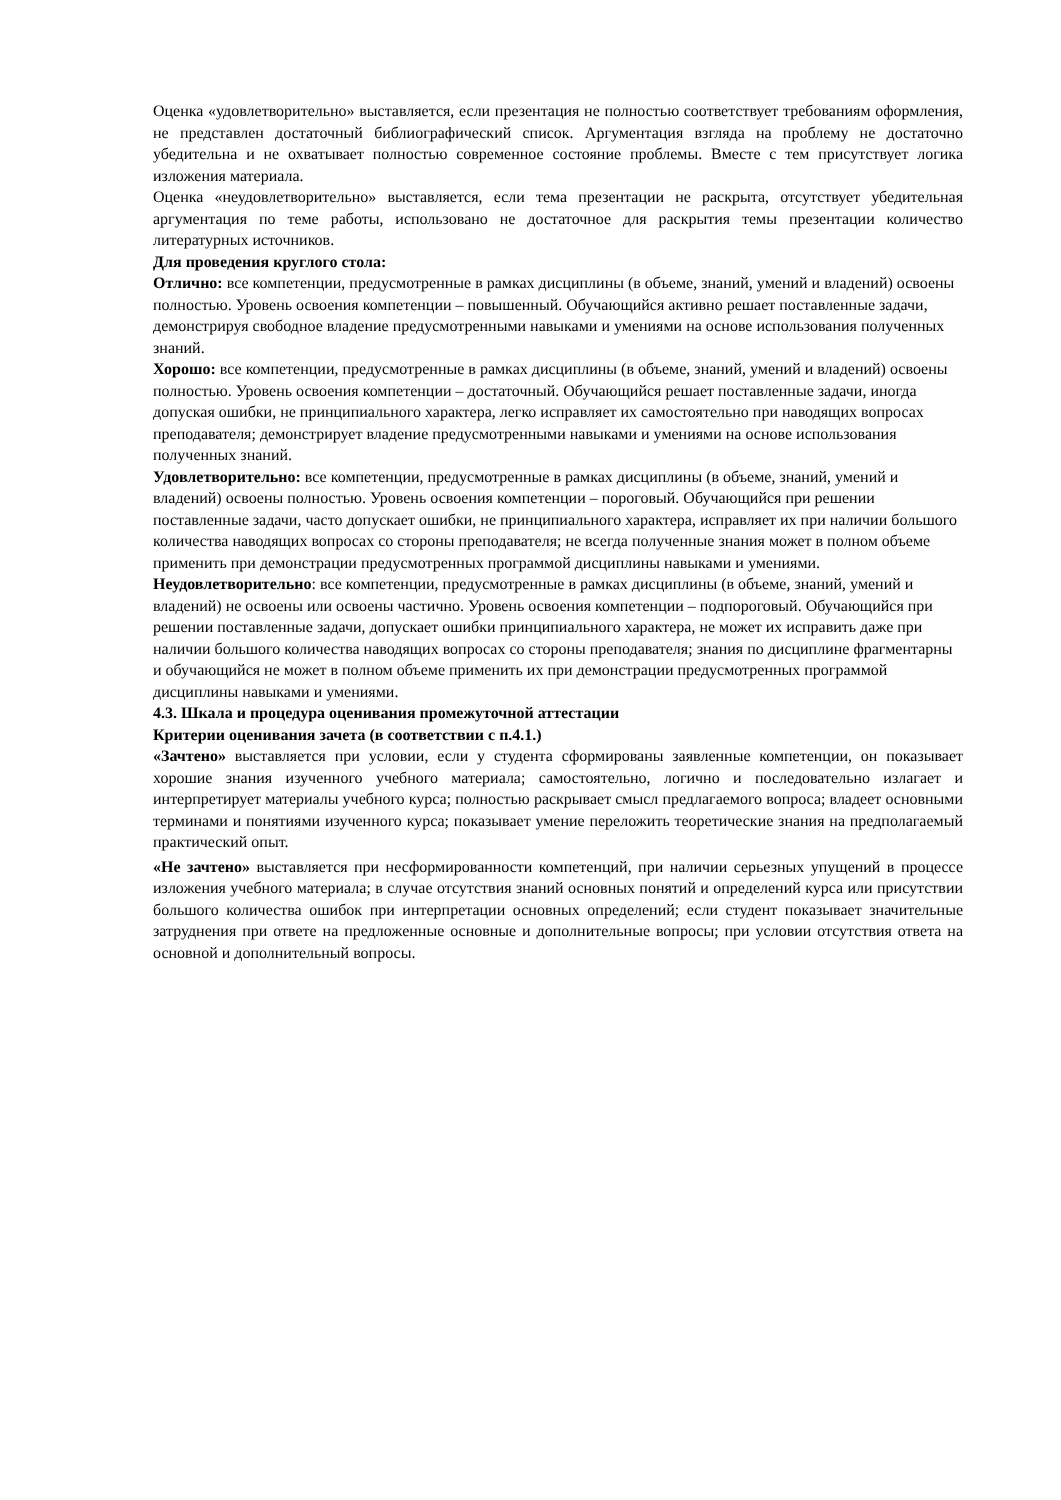Оценка «удовлетворительно» выставляется, если презентация не полностью соответствует требованиям оформления, не представлен достаточный библиографический список. Аргументация взгляда на проблему не достаточно убедительна и не охватывает полностью современное состояние проблемы. Вместе с тем присутствует логика изложения материала.
Оценка «неудовлетворительно» выставляется, если тема презентации не раскрыта, отсутствует убедительная аргументация по теме работы, использовано не достаточное для раскрытия темы презентации количество литературных источников.
Для проведения круглого стола:
Отлично: все компетенции, предусмотренные в рамках дисциплины (в объеме, знаний, умений и владений) освоены полностью. Уровень освоения компетенции – повышенный. Обучающийся активно решает поставленные задачи, демонстрируя свободное владение предусмотренными навыками и умениями на основе использования полученных знаний.
Хорошо: все компетенции, предусмотренные в рамках дисциплины (в объеме, знаний, умений и владений) освоены полностью. Уровень освоения компетенции – достаточный. Обучающийся решает поставленные задачи, иногда допуская ошибки, не принципиального характера, легко исправляет их самостоятельно при наводящих вопросах преподавателя; демонстрирует владение предусмотренными навыками и умениями на основе использования полученных знаний.
Удовлетворительно: все компетенции, предусмотренные в рамках дисциплины (в объеме, знаний, умений и владений) освоены полностью. Уровень освоения компетенции – пороговый. Обучающийся при решении поставленные задачи, часто допускает ошибки, не принципиального характера, исправляет их при наличии большого количества наводящих вопросах со стороны преподавателя; не всегда полученные знания может в полном объеме применить при демонстрации предусмотренных программой дисциплины навыками и умениями.
Неудовлетворительно: все компетенции, предусмотренные в рамках дисциплины (в объеме, знаний, умений и владений) не освоены или освоены частично. Уровень освоения компетенции – подпороговый. Обучающийся при решении поставленные задачи, допускает ошибки принципиального характера, не может их исправить даже при наличии большого количества наводящих вопросах со стороны преподавателя; знания по дисциплине фрагментарны и обучающийся не может в полном объеме применить их при демонстрации предусмотренных программой дисциплины навыками и умениями.
4.3. Шкала и процедура оценивания промежуточной аттестации
Критерии оценивания зачета (в соответствии с п.4.1.)
«Зачтено» выставляется при условии, если у студента сформированы заявленные компетенции, он показывает хорошие знания изученного учебного материала; самостоятельно, логично и последовательно излагает и интерпретирует материалы учебного курса; полностью раскрывает смысл предлагаемого вопроса; владеет основными терминами и понятиями изученного курса; показывает умение переложить теоретические знания на предполагаемый практический опыт.
«Не зачтено» выставляется при несформированности компетенций, при наличии серьезных упущений в процессе изложения учебного материала; в случае отсутствия знаний основных понятий и определений курса или присутствии большого количества ошибок при интерпретации основных определений; если студент показывает значительные затруднения при ответе на предложенные основные и дополнительные вопросы; при условии отсутствия ответа на основной и дополнительный вопросы.